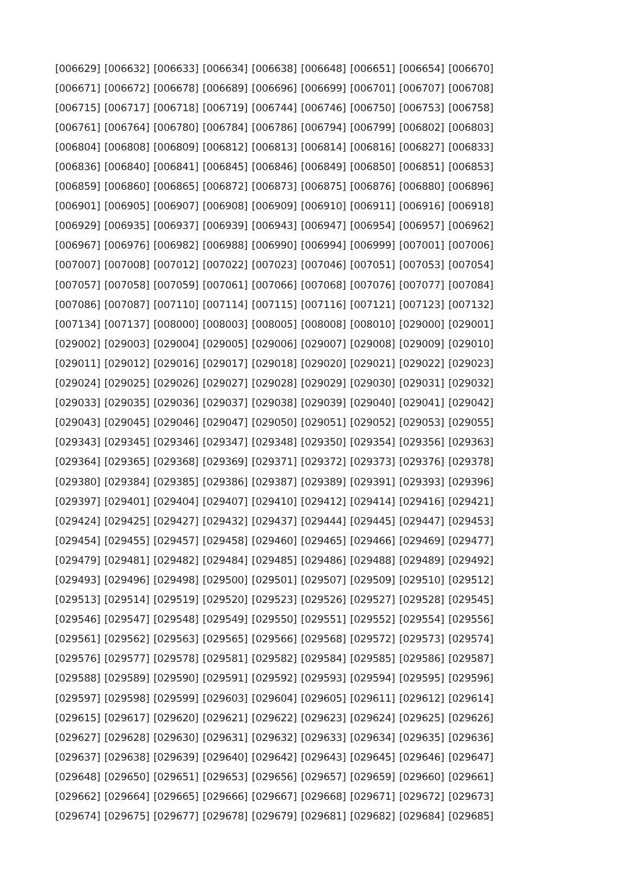| [006629] | [006632] | [006633] | [006634] | [006638] | [006648] | [006651] | [006654] | [006670] |
| [006671] | [006672] | [006678] | [006689] | [006696] | [006699] | [006701] | [006707] | [006708] |
| [006715] | [006717] | [006718] | [006719] | [006744] | [006746] | [006750] | [006753] | [006758] |
| [006761] | [006764] | [006780] | [006784] | [006786] | [006794] | [006799] | [006802] | [006803] |
| [006804] | [006808] | [006809] | [006812] | [006813] | [006814] | [006816] | [006827] | [006833] |
| [006836] | [006840] | [006841] | [006845] | [006846] | [006849] | [006850] | [006851] | [006853] |
| [006859] | [006860] | [006865] | [006872] | [006873] | [006875] | [006876] | [006880] | [006896] |
| [006901] | [006905] | [006907] | [006908] | [006909] | [006910] | [006911] | [006916] | [006918] |
| [006929] | [006935] | [006937] | [006939] | [006943] | [006947] | [006954] | [006957] | [006962] |
| [006967] | [006976] | [006982] | [006988] | [006990] | [006994] | [006999] | [007001] | [007006] |
| [007007] | [007008] | [007012] | [007022] | [007023] | [007046] | [007051] | [007053] | [007054] |
| [007057] | [007058] | [007059] | [007061] | [007066] | [007068] | [007076] | [007077] | [007084] |
| [007086] | [007087] | [007110] | [007114] | [007115] | [007116] | [007121] | [007123] | [007132] |
| [007134] | [007137] | [008000] | [008003] | [008005] | [008008] | [008010] | [029000] | [029001] |
| [029002] | [029003] | [029004] | [029005] | [029006] | [029007] | [029008] | [029009] | [029010] |
| [029011] | [029012] | [029016] | [029017] | [029018] | [029020] | [029021] | [029022] | [029023] |
| [029024] | [029025] | [029026] | [029027] | [029028] | [029029] | [029030] | [029031] | [029032] |
| [029033] | [029035] | [029036] | [029037] | [029038] | [029039] | [029040] | [029041] | [029042] |
| [029043] | [029045] | [029046] | [029047] | [029050] | [029051] | [029052] | [029053] | [029055] |
| [029343] | [029345] | [029346] | [029347] | [029348] | [029350] | [029354] | [029356] | [029363] |
| [029364] | [029365] | [029368] | [029369] | [029371] | [029372] | [029373] | [029376] | [029378] |
| [029380] | [029384] | [029385] | [029386] | [029387] | [029389] | [029391] | [029393] | [029396] |
| [029397] | [029401] | [029404] | [029407] | [029410] | [029412] | [029414] | [029416] | [029421] |
| [029424] | [029425] | [029427] | [029432] | [029437] | [029444] | [029445] | [029447] | [029453] |
| [029454] | [029455] | [029457] | [029458] | [029460] | [029465] | [029466] | [029469] | [029477] |
| [029479] | [029481] | [029482] | [029484] | [029485] | [029486] | [029488] | [029489] | [029492] |
| [029493] | [029496] | [029498] | [029500] | [029501] | [029507] | [029509] | [029510] | [029512] |
| [029513] | [029514] | [029519] | [029520] | [029523] | [029526] | [029527] | [029528] | [029545] |
| [029546] | [029547] | [029548] | [029549] | [029550] | [029551] | [029552] | [029554] | [029556] |
| [029561] | [029562] | [029563] | [029565] | [029566] | [029568] | [029572] | [029573] | [029574] |
| [029576] | [029577] | [029578] | [029581] | [029582] | [029584] | [029585] | [029586] | [029587] |
| [029588] | [029589] | [029590] | [029591] | [029592] | [029593] | [029594] | [029595] | [029596] |
| [029597] | [029598] | [029599] | [029603] | [029604] | [029605] | [029611] | [029612] | [029614] |
| [029615] | [029617] | [029620] | [029621] | [029622] | [029623] | [029624] | [029625] | [029626] |
| [029627] | [029628] | [029630] | [029631] | [029632] | [029633] | [029634] | [029635] | [029636] |
| [029637] | [029638] | [029639] | [029640] | [029642] | [029643] | [029645] | [029646] | [029647] |
| [029648] | [029650] | [029651] | [029653] | [029656] | [029657] | [029659] | [029660] | [029661] |
| [029662] | [029664] | [029665] | [029666] | [029667] | [029668] | [029671] | [029672] | [029673] |
| [029674] | [029675] | [029677] | [029678] | [029679] | [029681] | [029682] | [029684] | [029685] |